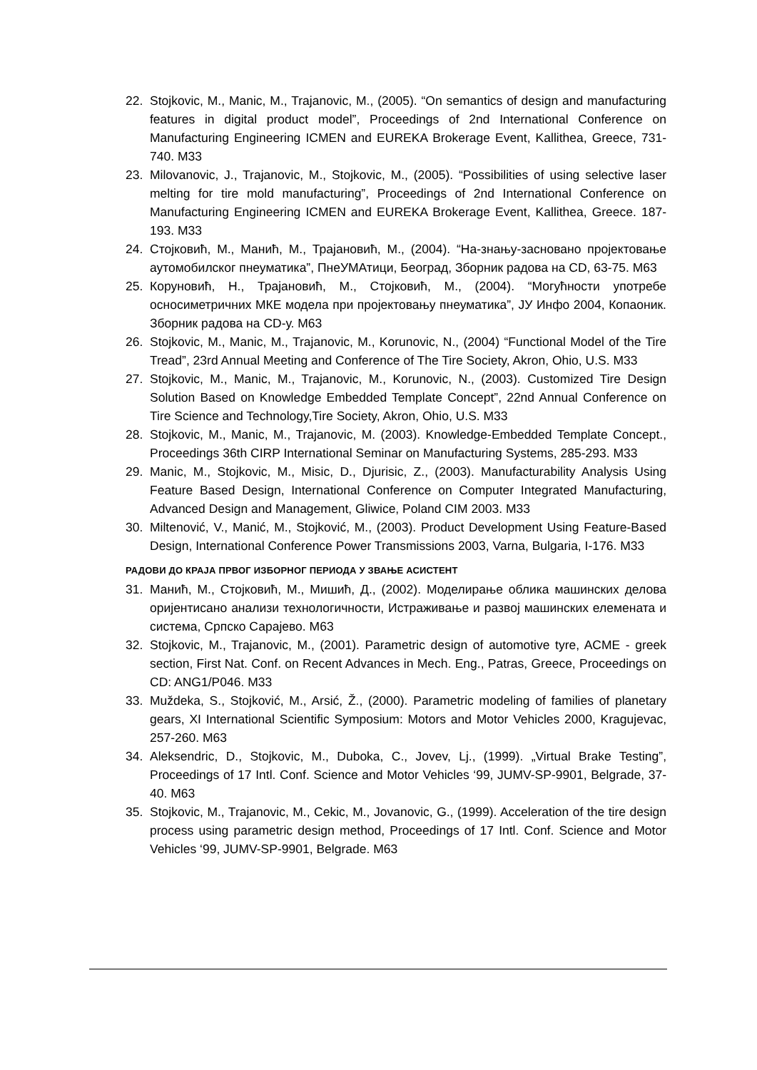22. Stojkovic, M., Manic, M., Trajanovic, M., (2005). “On semantics of design and manufacturing features in digital product model”, Proceedings of 2nd International Conference on Manufacturing Engineering ICMEN and EUREKA Brokerage Event, Kallithea, Greece, 731-740. M33
23. Milovanovic, J., Trajanovic, M., Stojkovic, M., (2005). “Possibilities of using selective laser melting for tire mold manufacturing”, Proceedings of 2nd International Conference on Manufacturing Engineering ICMEN and EUREKA Brokerage Event, Kallithea, Greece. 187-193. M33
24. Стојковић, М., Манић, М., Трајановић, М., (2004). “На-знању-засновано пројектовање аутомобилског пнеуматика”, ПнеУМАтици, Београд, Зборник радова на CD, 63-75. M63
25. Коруновић, Н., Трајановић, М., Стојковић, М., (2004). “Могућности употребе осносиметричних МКЕ модела при пројектовању пнеуматика”, ЈУ Инфо 2004, Копаоник. Зборник радова на CD-у. M63
26. Stojkovic, M., Manic, M., Trajanovic, M., Korunovic, N., (2004) “Functional Model of the Tire Tread”, 23rd Annual Meeting and Conference of The Tire Society, Akron, Ohio, U.S. M33
27. Stojkovic, M., Manic, M., Trajanovic, M., Korunovic, N., (2003). Customized Tire Design Solution Based on Knowledge Embedded Template Concept”, 22nd Annual Conference on Tire Science and Technology,Tire Society, Akron, Ohio, U.S. M33
28. Stojkovic, M., Manic, M., Trajanovic, M. (2003). Knowledge-Embedded Template Concept., Proceedings 36th CIRP International Seminar on Manufacturing Systems, 285-293. M33
29. Manic, M., Stojkovic, M., Misic, D., Djurisic, Z., (2003). Manufacturability Analysis Using Feature Based Design, International Conference on Computer Integrated Manufacturing, Advanced Design and Management, Gliwice, Poland CIM 2003. M33
30. Miltenović, V., Manić, M., Stojković, M., (2003). Product Development Using Feature-Based Design, International Conference Power Transmissions 2003, Varna, Bulgaria, I-176. M33
РАДОВИ ДО КРАЈА ПРВОГ ИЗБОРНОГ ПЕРИОДА У ЗВАЊЕ АСИСТЕНТ
31. Манић, М., Стојковић, М., Мишић, Д., (2002). Моделирање облика машинских делова оријентисано анализи технологичности, Истраживање и развој машинских елемената и система, Српско Сарајево. M63
32. Stojkovic, M., Trajanovic, M., (2001). Parametric design of automotive tyre, ACME - greek section, First Nat. Conf. on Recent Advances in Mech. Eng., Patras, Greece, Proceedings on CD: ANG1/P046. M33
33. Muždeka, S., Stojković, M., Arsić, Ž., (2000). Parametric modeling of families of planetary gears, XI International Scientific Symposium: Motors and Motor Vehicles 2000, Kragujevac, 257-260. M63
34. Aleksendric, D., Stojkovic, M., Duboka, C., Jovev, Lj., (1999). „Virtual Brake Testing”, Proceedings of 17 Intl. Conf. Science and Motor Vehicles ‘99, JUMV-SP-9901, Belgrade, 37-40. M63
35. Stojkovic, M., Trajanovic, M., Cekic, M., Jovanovic, G., (1999). Acceleration of the tire design process using parametric design method, Proceedings of 17 Intl. Conf. Science and Motor Vehicles ‘99, JUMV-SP-9901, Belgrade. M63